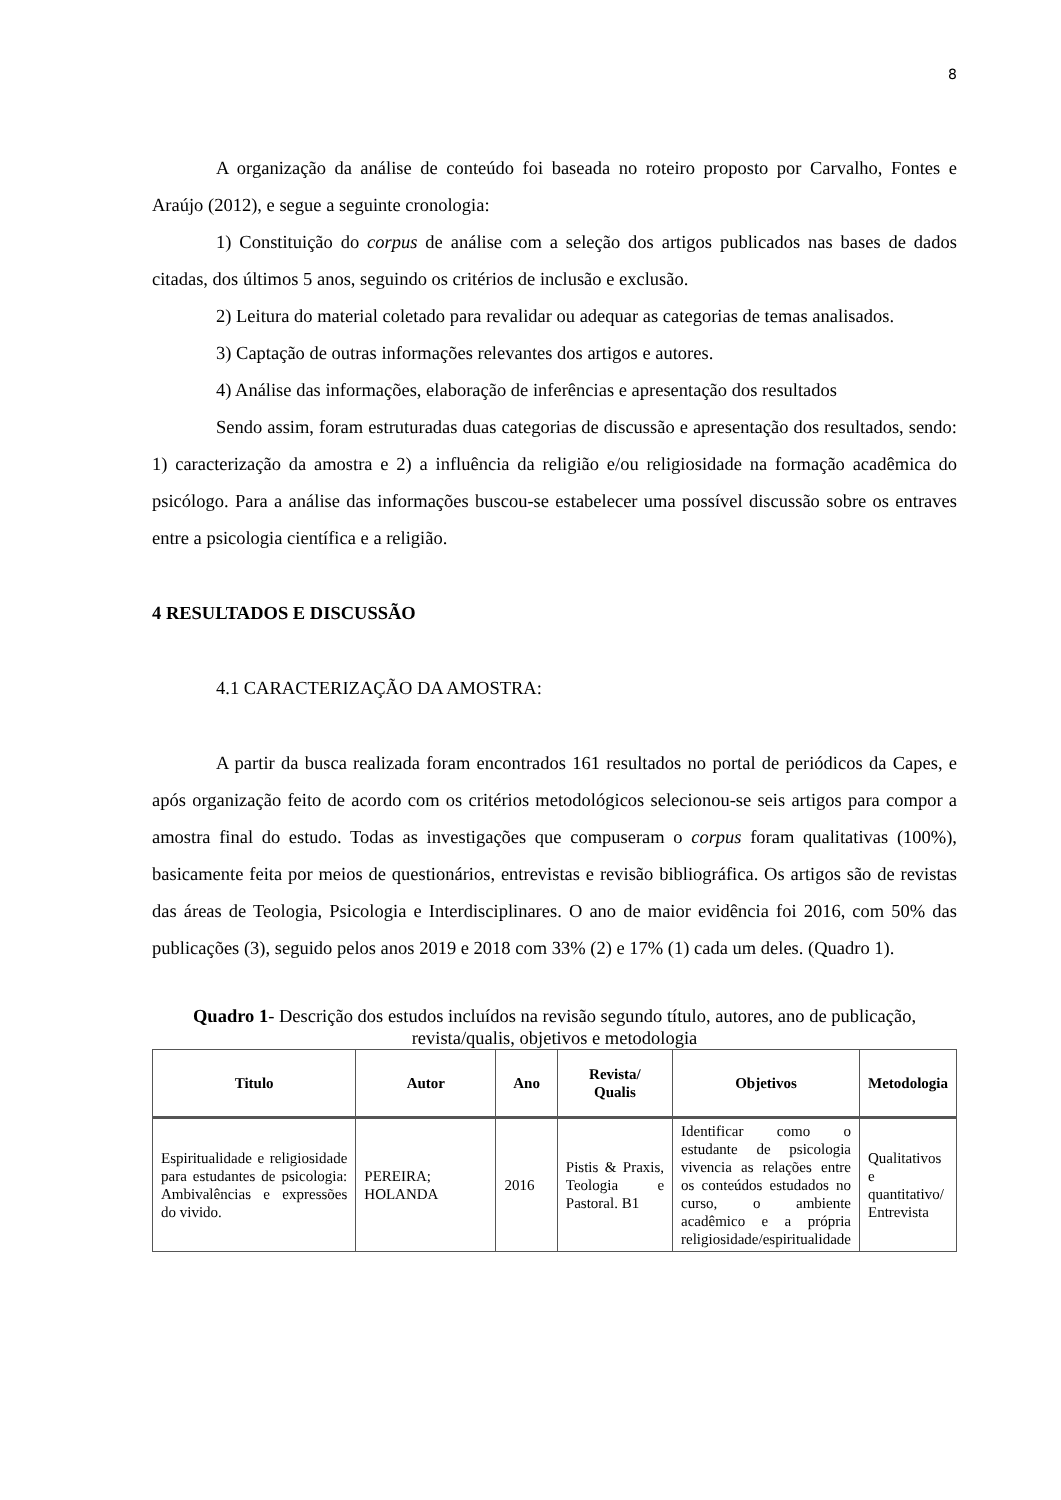8
A organização da análise de conteúdo foi baseada no roteiro proposto por Carvalho, Fontes e Araújo (2012), e segue a seguinte cronologia:
1) Constituição do corpus de análise com a seleção dos artigos publicados nas bases de dados citadas, dos últimos 5 anos, seguindo os critérios de inclusão e exclusão.
2) Leitura do material coletado para revalidar ou adequar as categorias de temas analisados.
3) Captação de outras informações relevantes dos artigos e autores.
4) Análise das informações, elaboração de inferências e apresentação dos resultados
Sendo assim, foram estruturadas duas categorias de discussão e apresentação dos resultados, sendo: 1) caracterização da amostra e 2) a influência da religião e/ou religiosidade na formação acadêmica do psicólogo. Para a análise das informações buscou-se estabelecer uma possível discussão sobre os entraves entre a psicologia científica e a religião.
4 RESULTADOS E DISCUSSÃO
4.1 CARACTERIZAÇÃO DA AMOSTRA:
A partir da busca realizada foram encontrados 161 resultados no portal de periódicos da Capes, e após organização feito de acordo com os critérios metodológicos selecionou-se seis artigos para compor a amostra final do estudo. Todas as investigações que compuseram o corpus foram qualitativas (100%), basicamente feita por meios de questionários, entrevistas e revisão bibliográfica. Os artigos são de revistas das áreas de Teologia, Psicologia e Interdisciplinares. O ano de maior evidência foi 2016, com 50% das publicações (3), seguido pelos anos 2019 e 2018 com 33% (2) e 17% (1) cada um deles. (Quadro 1).
Quadro 1- Descrição dos estudos incluídos na revisão segundo título, autores, ano de publicação, revista/qualis, objetivos e metodologia
| Titulo | Autor | Ano | Revista/ Qualis | Objetivos | Metodologia |
| --- | --- | --- | --- | --- | --- |
| Espiritualidade e religiosidade para estudantes de psicologia: Ambivalências e expressões do vivido. | PEREIRA; HOLANDA | 2016 | Pistis & Praxis, Teologia e Pastoral. B1 | Identificar como o estudante de psicologia vivencia as relações entre os conteúdos estudados no curso, o ambiente acadêmico e a própria religiosidade/espiritualidade | Qualitativos e quantitativo/ Entrevista |